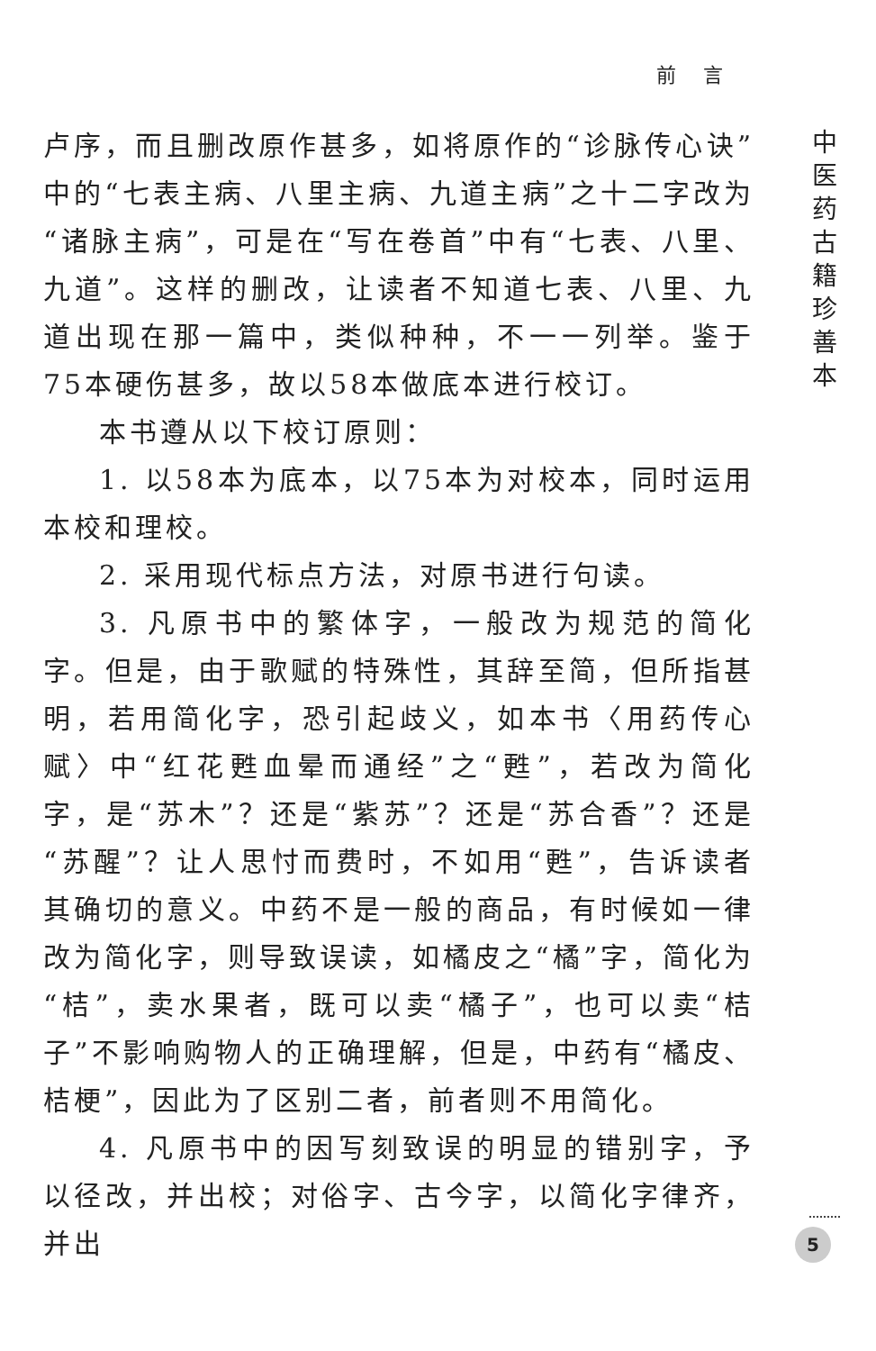前言
中医药古籍珍善本
卢序，而且删改原作甚多，如将原作的“诊脉传心诀”中的“七表主病、八里主病、九道主病”之十二字改为“诸脉主病”，可是在“写在卷首”中有“七表、八里、九道”。这样的删改，让读者不知道七表、八里、九道出现在那一篇中，类似种种，不一一列举。鉴于75本硬伤甚多，故以58本做底本进行校订。
本书遵从以下校订原则：
1. 以58本为底本，以75本为对校本，同时运用本校和理校。
2. 采用现代标点方法，对原书进行句读。
3. 凡原书中的繁体字，一般改为规范的简化字。但是，由于歌赋的特殊性，其辞至简，但所指甚明，若用简化字，恐引起歧义，如本书〈用药传心赋〉中“红花甦血晕而通经”之“甦”，若改为简化字，是“苏木”？还是“紫苏”？还是“苏合香”？还是“苏醒”？让人思忖而费时，不如用“甦”，告诉读者其确切的意义。中药不是一般的商品，有时候如一律改为简化字，则导致误读，如橘皮之“橘”字，简化为“桔”，卖水果者，既可以卖“橘子”，也可以卖“桔子”不影响购物人的正确理解，但是，中药有“橘皮、桔梗”，因此为了区别二者，前者则不用简化。
4. 凡原书中的因写刻致误的明显的错别字，予以径改，并出校；对俗字、古今字，以简化字律齐，并出
5